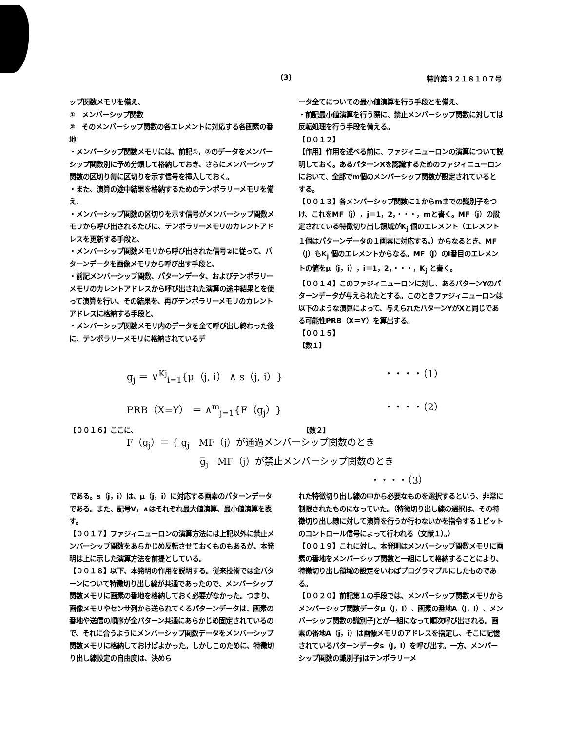(3) 特許第３２１８１０７号
ップ関数メモリを備え、
①　メンバーシップ関数
②　そのメンバーシップ関数の各エレメントに対応する各画素の番地
・メンバーシップ関数メモリには、前記①，②のデータをメンバーシップ関数別に予め分類して格納しておき、さらにメンバーシップ関数の区切り毎に区切りを示す信号を挿入しておく。
・また、演算の途中結果を格納するためのテンポラリーメモリを備え、
・メンバーシップ関数の区切りを示す信号がメンバーシップ関数メモリから呼び出されるたびに、テンポラリーメモリのカレントアドレスを更新する手段と、
・メンバーシップ関数メモリから呼び出された信号②に従って、パターンデータを画像メモリから呼び出す手段と、
・前記メンバーシップ関数、パターンデータ、およびテンポラリーメモリのカレントアドレスから呼び出された演算の途中結果とを使って演算を行い、その結果を、再びテンポラリーメモリのカレントアドレスに格納する手段と、
・メンバーシップ関数メモリ内のデータを全て呼び出し終わった後に、テンポラリーメモリに格納されているデ
ータ全てについての最小値演算を行う手段とを備え、
・前記最小値演算を行う際に、禁止メンバーシップ関数に対しては反転処理を行う手段を備える。
【００１２】
【作用】作用を述べる前に、ファジィニューロンの演算について説明しておく。あるパターンXを認識するためのファジィニューロンにおいて、全部でm個のメンバーシップ関数が設定されているとする。
【００１３】各メンバーシップ関数に１からmまでの識別子をつけ、これをMF（j），j＝1，2，・・・，mと書く。MF（j）の設定されている特徴切り出し領域がK<sub>j</sub> 個のエレメント（エレメント１個はパターンデータの１画素に対応する。）からなるとき、MF（j）もK<sub>j</sub> 個のエレメントからなる。MF（j）のi番目のエレメントの値をμ（j，i），i＝1，2，・・・，K<sub>j</sub> と書く。
【００１４】このファジィニューロンに対し、あるパターンYのパターンデータが与えられたとする。このときファジィニューロンは以下のような演算によって、与えられたパターンYがXと同じである可能性PRB（X＝Y）を算出する。
【００１５】
【数１】
g<sub>j</sub> ＝ ∨<sup>Kj</sup><sub>i=1</sub>{μ（j, i） ∧ s（j, i）} ・・・・（1）
PRB（X=Y） ＝ ∧<sup>m</sup><sub>j=1</sub>{F（g<sub>j</sub>）} ・・・・（2）
【００１６】ここに、 【数２】
F（g<sub>j</sub>）＝ { g<sub>j</sub>　MF（j）が通過メンバーシップ関数のとき
g̅<sub>j</sub>　MF（j）が禁止メンバーシップ関数のとき
・・・・（3）
である。s（j，i）は、μ（j，i）に対応する画素のパターンデータである。また、記号V，∧はそれぞれ最大値演算、最小値演算を表す。
【００１７】ファジィニューロンの演算方法には上記以外に禁止メンバーシップ関数をあらかじめ反転させておくものもあるが、本発明は上に示した演算方法を前提としている。
【００１８】以下、本発明の作用を説明する。従来技術では全パターンについて特徴切り出し線が共通であったので、メンバーシップ関数メモリに画素の番地を格納しておく必要がなかった。つまり、画像メモリやセンサ列から送られてくるパターンデータは、画素の番地や送信の順序が全パターン共通にあらかじめ固定されているので、それに合うようにメンバーシップ関数データをメンバーシップ関数メモリに格納しておけばよかった。しかしこのために、特徴切り出し線設定の自由度は、決めら
れた特徴切り出し線の中から必要なものを選択するという、非常に制限されたものになっていた。（特徴切り出し線の選択は、その特徴切り出し線に対して演算を行うか行わないかを指令する１ビットのコントロール信号によって行われる（文献１）。）
【００１９】これに対し、本発明はメンバーシップ関数メモリに画素の番地をメンバーシップ関数と一組にして格納することにより、特徴切り出し領域の設定をいわばプログラマブルにしたものである。
【００２０】前記第１の手段では、メンバーシップ関数メモリからメンバーシップ関数データμ（j，i）、画素の番地A（j，i）、メンバーシップ関数の識別子jとが一組になって順次呼び出される。画素の番地A（j，i）は画像メモリのアドレスを指定し、そこに記憶されているパターンデータs（j，i）を呼び出す。一方、メンバーシップ関数の識別子jはテンポラリーメ